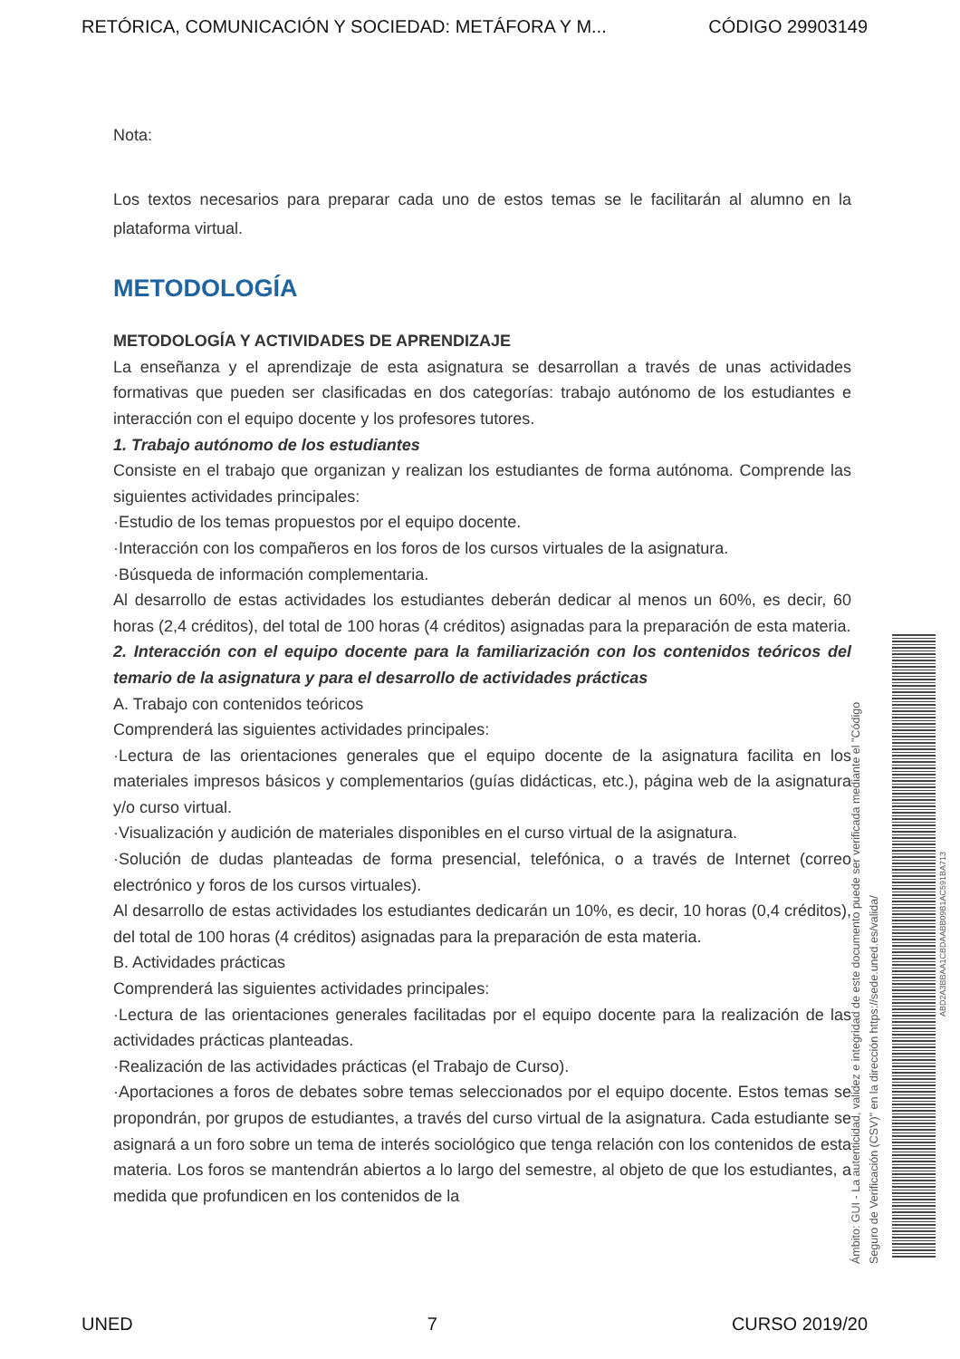RETÓRICA, COMUNICACIÓN Y SOCIEDAD: METÁFORA Y M... CÓDIGO 29903149
Nota:
Los textos necesarios para preparar cada uno de estos temas se le facilitarán al alumno en la plataforma virtual.
METODOLOGÍA
METODOLOGÍA Y ACTIVIDADES DE APRENDIZAJE
La enseñanza y el aprendizaje de esta asignatura se desarrollan a través de unas actividades formativas que pueden ser clasificadas en dos categorías: trabajo autónomo de los estudiantes e interacción con el equipo docente y los profesores tutores.
1. Trabajo autónomo de los estudiantes
Consiste en el trabajo que organizan y realizan los estudiantes de forma autónoma. Comprende las siguientes actividades principales:
·Estudio de los temas propuestos por el equipo docente.
·Interacción con los compañeros en los foros de los cursos virtuales de la asignatura.
·Búsqueda de información complementaria.
Al desarrollo de estas actividades los estudiantes deberán dedicar al menos un 60%, es decir, 60 horas (2,4 créditos), del total de 100 horas (4 créditos) asignadas para la preparación de esta materia.
2. Interacción con el equipo docente para la familiarización con los contenidos teóricos del temario de la asignatura y para el desarrollo de actividades prácticas
A. Trabajo con contenidos teóricos
Comprenderá las siguientes actividades principales:
·Lectura de las orientaciones generales que el equipo docente de la asignatura facilita en los materiales impresos básicos y complementarios (guías didácticas, etc.), página web de la asignatura y/o curso virtual.
·Visualización y audición de materiales disponibles en el curso virtual de la asignatura.
·Solución de dudas planteadas de forma presencial, telefónica, o a través de Internet (correo electrónico y foros de los cursos virtuales).
Al desarrollo de estas actividades los estudiantes dedicarán un 10%, es decir, 10 horas (0,4 créditos), del total de 100 horas (4 créditos) asignadas para la preparación de esta materia.
B. Actividades prácticas
Comprenderá las siguientes actividades principales:
·Lectura de las orientaciones generales facilitadas por el equipo docente para la realización de las actividades prácticas planteadas.
·Realización de las actividades prácticas (el Trabajo de Curso).
·Aportaciones a foros de debates sobre temas seleccionados por el equipo docente. Estos temas se propondrán, por grupos de estudiantes, a través del curso virtual de la asignatura. Cada estudiante se asignará a un foro sobre un tema de interés sociológico que tenga relación con los contenidos de esta materia. Los foros se mantendrán abiertos a lo largo del semestre, al objeto de que los estudiantes, a medida que profundicen en los contenidos de la
Ámbito: GUI - La autenticidad, validez e integridad de este documento puede ser verificada mediante el "Código Seguro de Verificación (CSV)" en la dirección https://sede.uned.es/valida/
ABD2A3BBAA1CBDAABB09B1AC591BA713
UNED 7 CURSO 2019/20